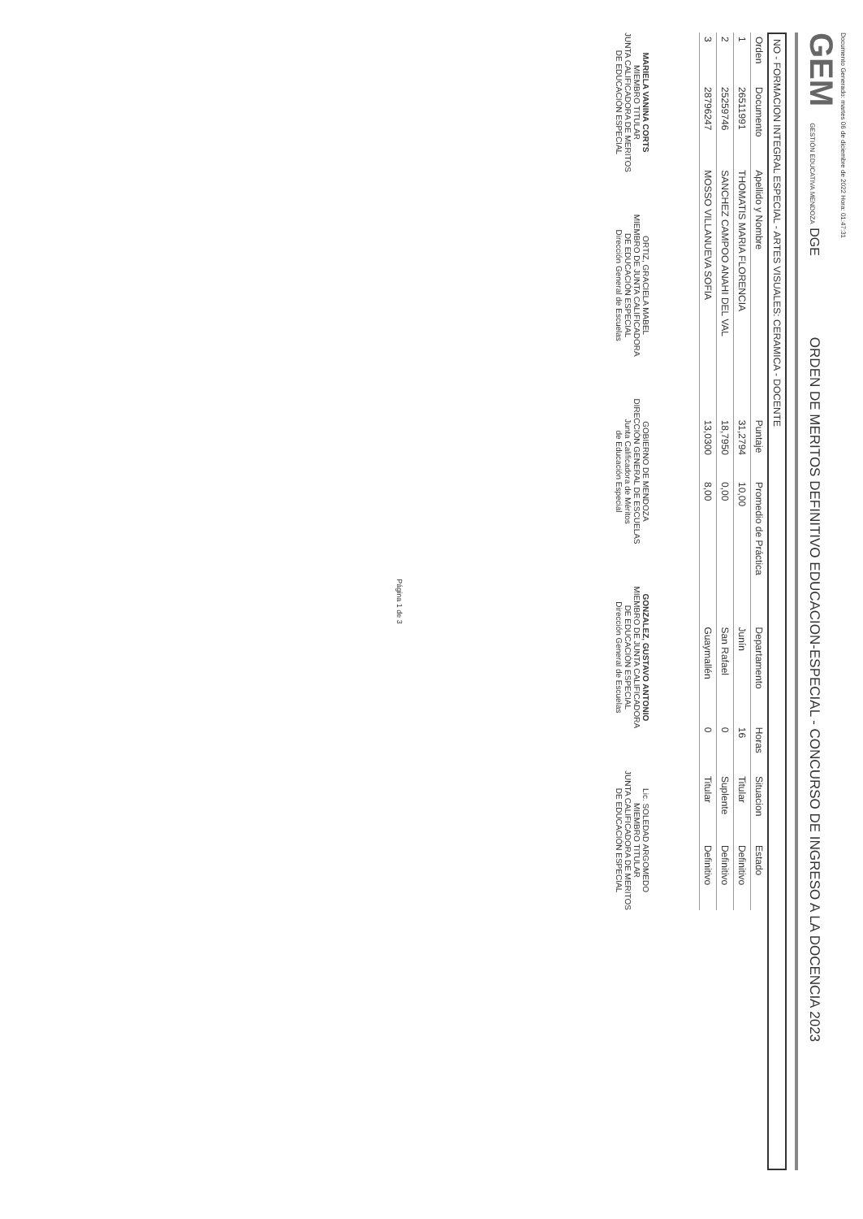Documento Generado: martes 06 de diciembre de 2022 Hora: 01:47:31
GEM GESTIÓN EDUCATIVA MENDOZA DGE
ORDEN DE MERITOS DEFINITIVO EDUCACION-ESPECIAL - CONCURSO DE INGRESO A LA DOCENCIA 2023
NO - FORMACION INTEGRAL ESPECIAL - ARTES VISUALES: CERAMICA - DOCENTE
| Orden | Documento | Apellido y Nombre | Puntaje | Promedio de Práctica | Departamento | Horas | Situacion | Estado |
| --- | --- | --- | --- | --- | --- | --- | --- | --- |
| 1 | 26511991 | THOMATIS MARIA FLORENCIA | 31,2794 | 10,00 | Junín | 16 | Titular | Definitivo |
| 2 | 25259746 | SANCHEZ CAMPOO ANAHI DEL VAL | 18,7950 | 0,00 | San Rafael | 0 | Suplente | Definitivo |
| 3 | 28796247 | MOSSO VILLANUEVA SOFIA | 13,0300 | 8,00 | Guaymallén | 0 | Titular | Definitivo |
MARIELA VANINA CORTS
MIEMBRO TITULAR
JUNTA CALIFICADORA DE MERITOS
DE EDUCACIÓN ESPECIAL
ORTIZ, GRACIELA MABEL
MIEMBRO DE JUNTA CALIFICADORA
DE EDUCACIÓN ESPECIAL
Dirección General de Escuelas
GOBIERNO DE MENDOZA
DIRECCIÓN GENERAL DE ESCUELAS
Junta Calificadora de Méritos
de Educación Especial
GONZALEZ, GUSTAVO ANTONIO
MIEMBRO DE JUNTA CALIFICADORA
DE EDUCACIÓN ESPECIAL
Dirección General de Escuelas
Lic. SOLEDAD ARGOMEDO
MIEMBRO TITULAR
JUNTA CALIFICADORA DE MERITOS
DE EDUCACIÓN ESPECIAL
Página 1 de 3